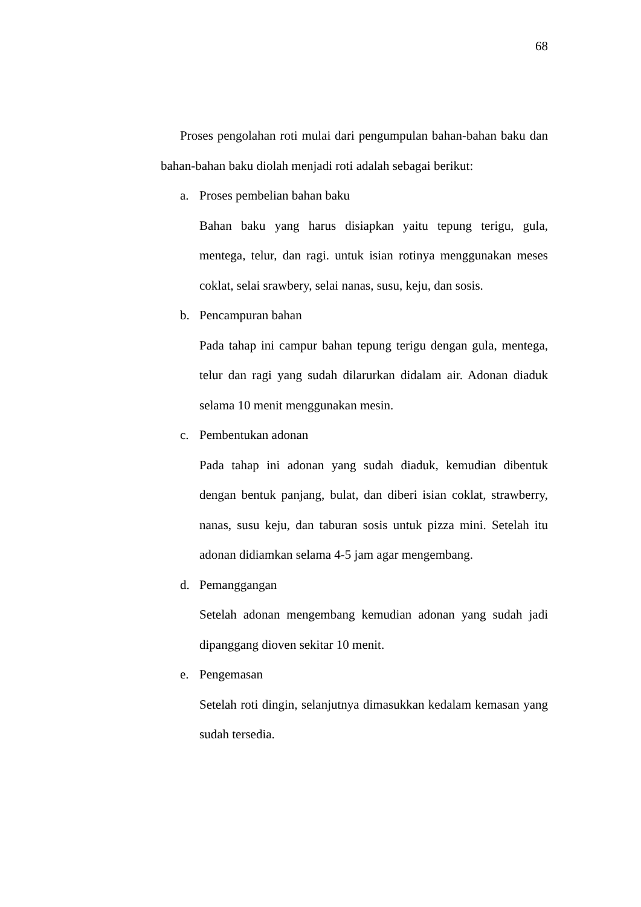68
Proses pengolahan roti mulai dari pengumpulan bahan-bahan baku dan bahan-bahan baku diolah menjadi roti adalah sebagai berikut:
a. Proses pembelian bahan baku
Bahan baku yang harus disiapkan yaitu tepung terigu, gula, mentega, telur, dan ragi. untuk isian rotinya menggunakan meses coklat, selai srawbery, selai nanas, susu, keju, dan sosis.
b. Pencampuran bahan
Pada tahap ini campur bahan tepung terigu dengan gula, mentega, telur dan ragi yang sudah dilarurkan didalam air. Adonan diaduk selama 10 menit menggunakan mesin.
c. Pembentukan adonan
Pada tahap ini adonan yang sudah diaduk, kemudian dibentuk dengan bentuk panjang, bulat, dan diberi isian coklat, strawberry, nanas, susu keju, dan taburan sosis untuk pizza mini. Setelah itu adonan didiamkan selama 4-5 jam agar mengembang.
d. Pemanggangan
Setelah adonan mengembang kemudian adonan yang sudah jadi dipanggang dioven sekitar 10 menit.
e. Pengemasan
Setelah roti dingin, selanjutnya dimasukkan kedalam kemasan yang sudah tersedia.